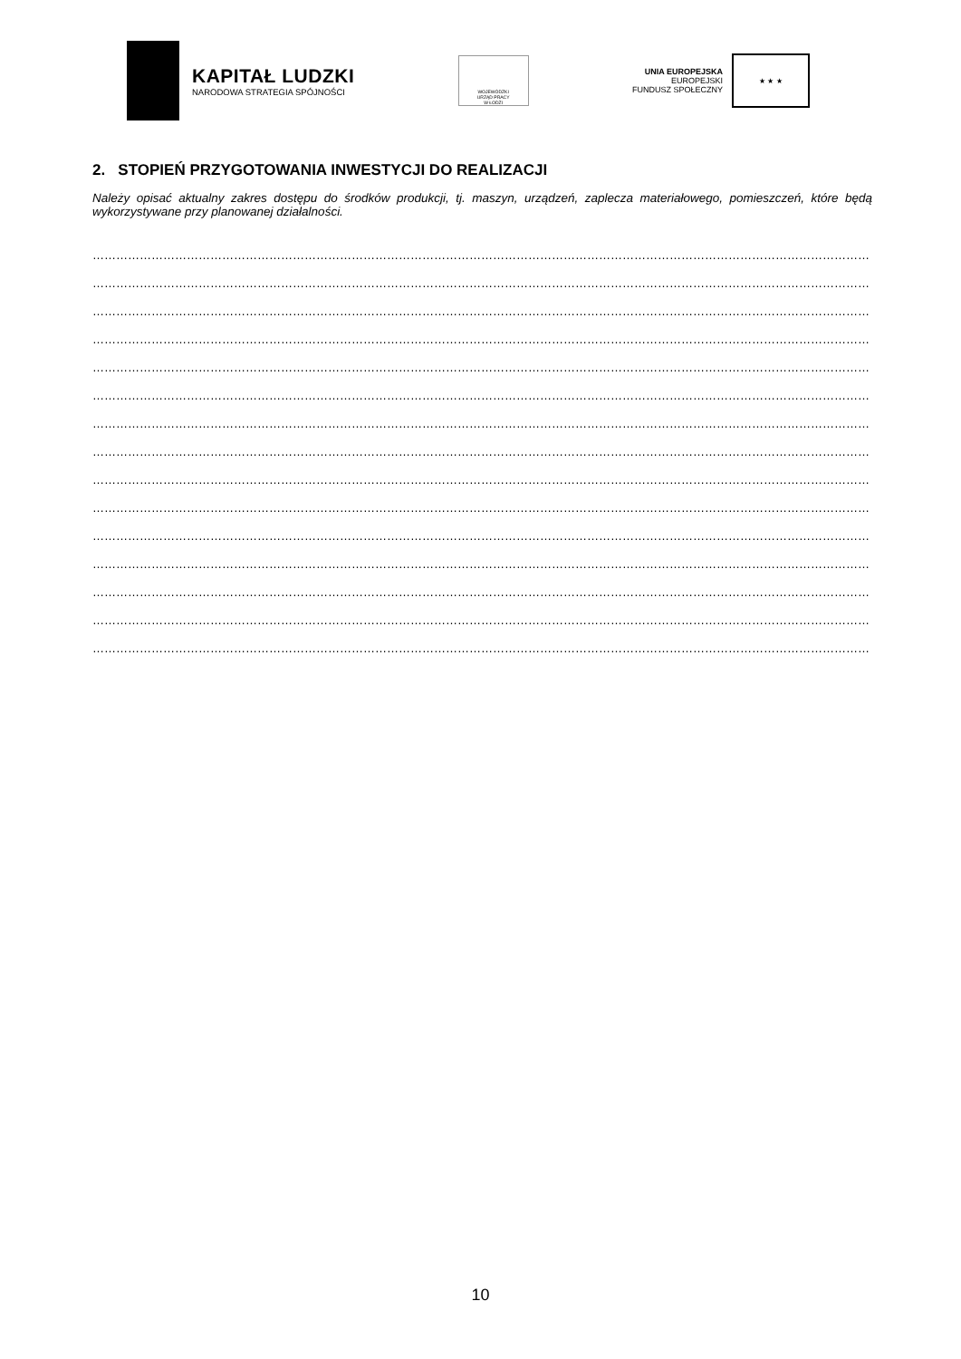KAPITAŁ LUDZKI
NARODOWA STRATEGIA SPÓJNOŚCI
WOJEWÓDZKI
URZĄD PRACY
W ŁODZI
UNIA EUROPEJSKA
EUROPEJSKI
FUNDUSZ SPOŁECZNY
★ ★ ★
2. STOPIEŃ PRZYGOTOWANIA INWESTYCJI DO REALIZACJI
Należy opisać aktualny zakres dostępu do środków produkcji, tj. maszyn, urządzeń, zaplecza materiałowego, pomieszczeń, które będą wykorzystywane przy planowanej działalności.
……………………………………………………………………………………………………………………………………………………………………………………
……………………………………………………………………………………………………………………………………………………………………………………
……………………………………………………………………………………………………………………………………………………………………………………
……………………………………………………………………………………………………………………………………………………………………………………
……………………………………………………………………………………………………………………………………………………………………………………
……………………………………………………………………………………………………………………………………………………………………………………
……………………………………………………………………………………………………………………………………………………………………………………
……………………………………………………………………………………………………………………………………………………………………………………
……………………………………………………………………………………………………………………………………………………………………………………
……………………………………………………………………………………………………………………………………………………………………………………
……………………………………………………………………………………………………………………………………………………………………………………
……………………………………………………………………………………………………………………………………………………………………………………
……………………………………………………………………………………………………………………………………………………………………………………
……………………………………………………………………………………………………………………………………………………………………………………
……………………………………………………………………………………………………………………………………………………………………………………
10